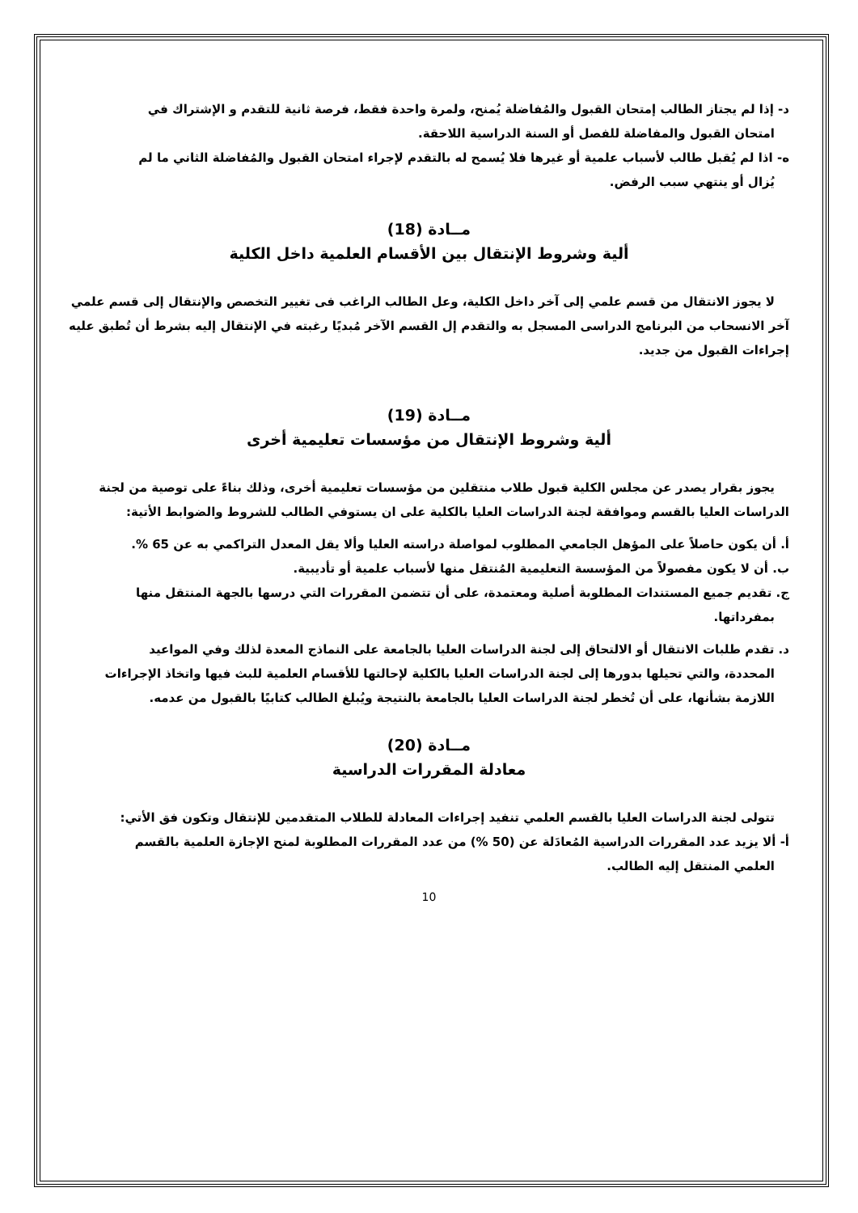د- إذا لم يجتاز الطالب إمتحان القبول والمُفاضلة يُمنح، ولمرة واحدة فقط، فرصة ثانية للتقدم و الإشتراك في
امتحان القبول والمفاضلة للفصل أو السنة الدراسية اللاحقة.
ه- اذا لم يُقبل طالب لأسباب علمية أو غيرها فلا يُسمح له بالتقدم لإجراء امتحان القبول والمُفاضلة الثاني ما لم
يُزال أو ينتهي سبب الرفض.
مــادة (18)
ألية وشروط الإنتقال بين الأقسام العلمية داخل الكلية
لا يجوز الانتقال من قسم علمي إلى آخر داخل الكلية، وعل الطالب الراغب فى تغيير التخصص والإنتقال إلى قسم علمي آخر الانسحاب من البرنامج الدراسى المسجل به والتقدم إل القسم الآخر مُبديًا رغبته في الإنتقال إليه بشرط أن تُطبق عليه إجراءات القبول من جديد.
مــادة (19)
ألية وشروط الإنتقال من مؤسسات تعليمية أخرى
يجوز بقرار يصدر عن مجلس الكلية قبول طلاب منتقلين من مؤسسات تعليمية أخرى، وذلك بناءً على توصية من لجنة الدراسات العليا بالقسم وموافقة لجنة الدراسات العليا بالكلية على ان يستوفي الطالب للشروط والضوابط الأتية:
أ. أن يكون حاصلاً على المؤهل الجامعي المطلوب لمواصلة دراسته العليا وألا يقل المعدل التراكمي به عن 65 %.
ب. أن لا يكون مفصولاً من المؤسسة التعليمية المُنتقل منها لأسباب علمية أو تأديبية.
ج. تقديم جميع المستندات المطلوبة أصلية ومعتمدة، على أن تتضمن المقررات التي درسها بالجهة المنتقل منها
بمفرداتها.
د. تقدم طلبات الانتقال أو الالتحاق إلى لجنة الدراسات العليا بالجامعة على النماذج المعدة لذلك وفي المواعيد
المحددة، والتي تحيلها بدورها إلى لجنة الدراسات العليا بالكلية لإحالتها للأقسام العلمية للبث فيها واتخاذ الإجراءات اللازمة بشأنها، على أن تُخطر لجنة الدراسات العليا بالجامعة بالنتيجة ويُبلغ الطالب كتابيًا بالقبول من عدمه.
مــادة (20)
معادلة المقررات الدراسية
تتولى لجنة الدراسات العليا بالقسم العلمي تنفيد إجراءات المعادلة للطلاب المتقدمين للإنتقال وتكون فق الأتي:
أ- ألا يزيد عدد المقررات الدراسية المُعادَلة عن (50 %) من عدد المقررات المطلوبة لمنح الإجازة العلمية بالقسم
العلمي المنتقل إليه الطالب.
10